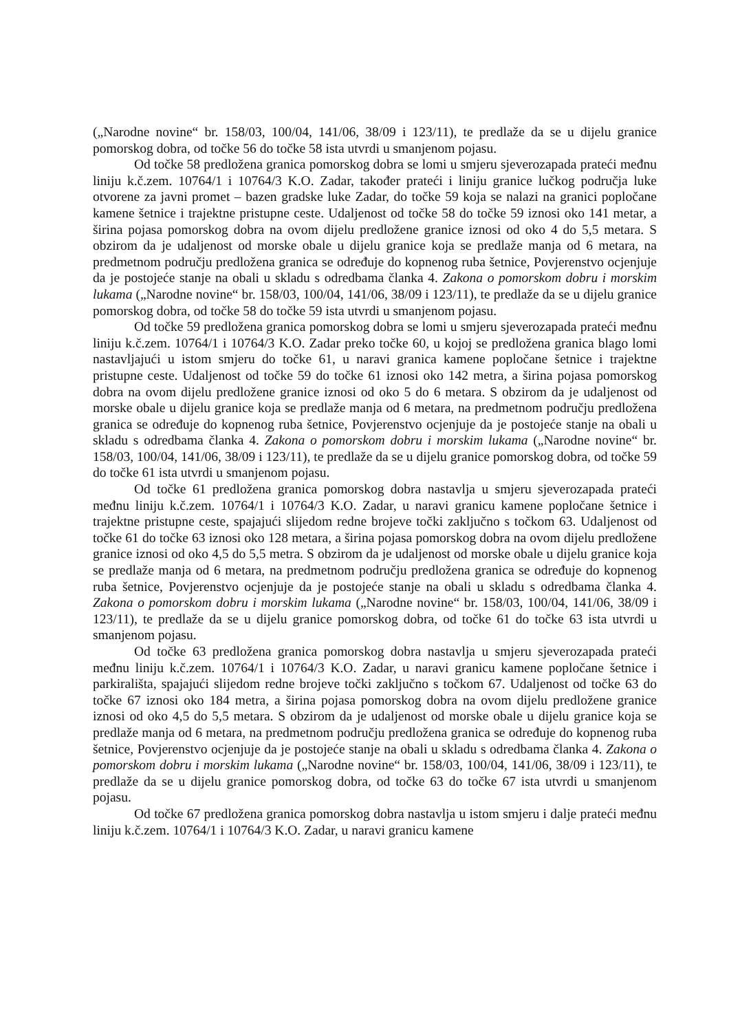(„Narodne novine“ br. 158/03, 100/04, 141/06, 38/09 i 123/11), te predlaže da se u dijelu granice pomorskog dobra, od točke 56 do točke 58 ista utvrdi u smanjenom pojasu.
Od točke 58 predložena granica pomorskog dobra se lomi u smjeru sjeverozapada prateći međnu liniju k.č.zem. 10764/1 i 10764/3 K.O. Zadar, također prateći i liniju granice lučkog područja luke otvorene za javni promet – bazen gradske luke Zadar, do točke 59 koja se nalazi na granici popločane kamene šetnice i trajektne pristupne ceste. Udaljenost od točke 58 do točke 59 iznosi oko 141 metar, a širina pojasa pomorskog dobra na ovom dijelu predložene granice iznosi od oko 4 do 5,5 metara. S obzirom da je udaljenost od morske obale u dijelu granice koja se predlaže manja od 6 metara, na predmetnom području predložena granica se određuje do kopnenog ruba šetnice, Povjerenstvo ocjenjuje da je postojeće stanje na obali u skladu s odredbama članka 4. Zakona o pomorskom dobru i morskim lukama („Narodne novine“ br. 158/03, 100/04, 141/06, 38/09 i 123/11), te predlaže da se u dijelu granice pomorskog dobra, od točke 58 do točke 59 ista utvrdi u smanjenom pojasu.
Od točke 59 predložena granica pomorskog dobra se lomi u smjeru sjeverozapada prateći međnu liniju k.č.zem. 10764/1 i 10764/3 K.O. Zadar preko točke 60, u kojoj se predložena granica blago lomi nastavljajući u istom smjeru do točke 61, u naravi granica kamene popločane šetnice i trajektne pristupne ceste. Udaljenost od točke 59 do točke 61 iznosi oko 142 metra, a širina pojasa pomorskog dobra na ovom dijelu predložene granice iznosi od oko 5 do 6 metara. S obzirom da je udaljenost od morske obale u dijelu granice koja se predlaže manja od 6 metara, na predmetnom području predložena granica se određuje do kopnenog ruba šetnice, Povjerenstvo ocjenjuje da je postojeće stanje na obali u skladu s odredbama članka 4. Zakona o pomorskom dobru i morskim lukama („Narodne novine“ br. 158/03, 100/04, 141/06, 38/09 i 123/11), te predlaže da se u dijelu granice pomorskog dobra, od točke 59 do točke 61 ista utvrdi u smanjenom pojasu.
Od točke 61 predložena granica pomorskog dobra nastavlja u smjeru sjeverozapada prateći međnu liniju k.č.zem. 10764/1 i 10764/3 K.O. Zadar, u naravi granicu kamene popločane šetnice i trajektne pristupne ceste, spajajući slijedom redne brojeve točki zaključno s točkom 63. Udaljenost od točke 61 do točke 63 iznosi oko 128 metara, a širina pojasa pomorskog dobra na ovom dijelu predložene granice iznosi od oko 4,5 do 5,5 metra. S obzirom da je udaljenost od morske obale u dijelu granice koja se predlaže manja od 6 metara, na predmetnom području predložena granica se određuje do kopnenog ruba šetnice, Povjerenstvo ocjenjuje da je postojeće stanje na obali u skladu s odredbama članka 4. Zakona o pomorskom dobru i morskim lukama („Narodne novine“ br. 158/03, 100/04, 141/06, 38/09 i 123/11), te predlaže da se u dijelu granice pomorskog dobra, od točke 61 do točke 63 ista utvrdi u smanjenom pojasu.
Od točke 63 predložena granica pomorskog dobra nastavlja u smjeru sjeverozapada prateći međnu liniju k.č.zem. 10764/1 i 10764/3 K.O. Zadar, u naravi granicu kamene popločane šetnice i parkirališta, spajajući slijedom redne brojeve točki zaključno s točkom 67. Udaljenost od točke 63 do točke 67 iznosi oko 184 metra, a širina pojasa pomorskog dobra na ovom dijelu predložene granice iznosi od oko 4,5 do 5,5 metara. S obzirom da je udaljenost od morske obale u dijelu granice koja se predlaže manja od 6 metara, na predmetnom području predložena granica se određuje do kopnenog ruba šetnice, Povjerenstvo ocjenjuje da je postojeće stanje na obali u skladu s odredbama članka 4. Zakona o pomorskom dobru i morskim lukama („Narodne novine“ br. 158/03, 100/04, 141/06, 38/09 i 123/11), te predlaže da se u dijelu granice pomorskog dobra, od točke 63 do točke 67 ista utvrdi u smanjenom pojasu.
Od točke 67 predložena granica pomorskog dobra nastavlja u istom smjeru i dalje prateći međnu liniju k.č.zem. 10764/1 i 10764/3 K.O. Zadar, u naravi granicu kamene